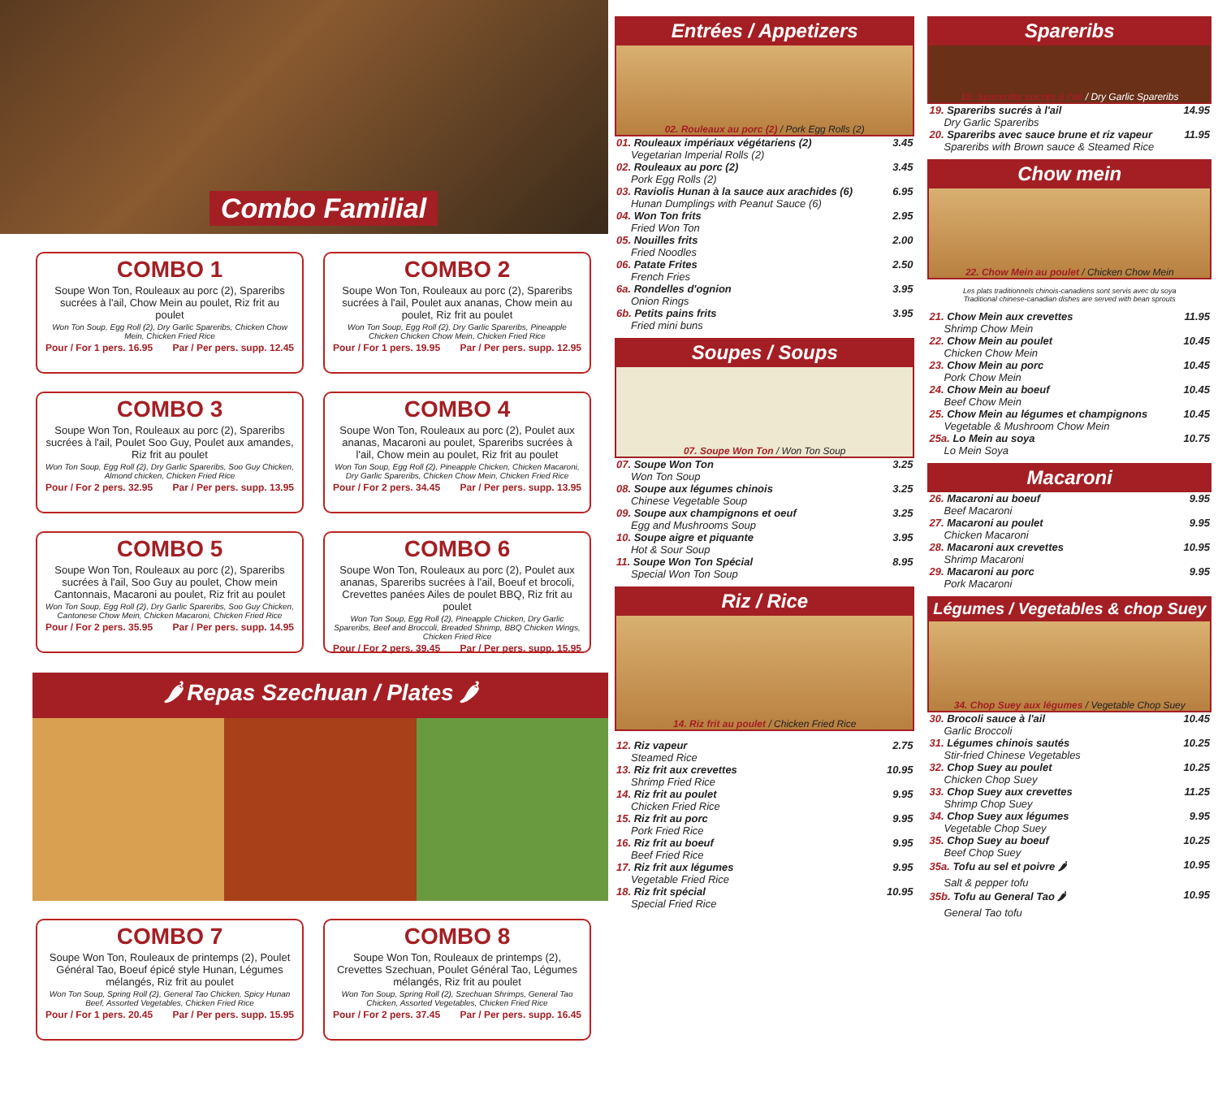Combo Familial
COMBO 1
Soupe Won Ton, Rouleaux au porc (2), Spareribs sucrées à l'ail, Chow Mein au poulet, Riz frit au poulet
Won Ton Soup, Egg Roll (2), Dry Garlic Spareribs, Chicken Chow Mein, Chicken Fried Rice
Pour / For 1 pers. 16.95 Par / Per pers. supp. 12.45
COMBO 2
Soupe Won Ton, Rouleaux au porc (2), Spareribs sucrées à l'ail, Poulet aux ananas, Chow mein au poulet, Riz frit au poulet
Won Ton Soup, Egg Roll (2), Dry Garlic Spareribs, Pineapple Chicken Chicken Chow Mein, Chicken Fried Rice
Pour / For 1 pers. 19.95 Par / Per pers. supp. 12.95
COMBO 3
Soupe Won Ton, Rouleaux au porc (2), Spareribs sucrées à l'ail, Poulet Soo Guy, Poulet aux amandes, Riz frit au poulet
Won Ton Soup, Egg Roll (2), Dry Garlic Spareribs, Soo Guy Chicken, Almond chicken, Chicken Fried Rice
Pour / For 2 pers. 32.95 Par / Per pers. supp. 13.95
COMBO 4
Soupe Won Ton, Rouleaux au porc (2), Poulet aux ananas, Macaroni au poulet, Spareribs sucrées à l'ail, Chow mein au poulet, Riz frit au poulet
Won Ton Soup, Egg Roll (2), Pineapple Chicken, Chicken Macaroni, Dry Garlic Spareribs, Chicken Chow Mein, Chicken Fried Rice
Pour / For 2 pers. 34.45 Par / Per pers. supp. 13.95
COMBO 5
Soupe Won Ton, Rouleaux au porc (2), Spareribs sucrées à l'ail, Soo Guy au poulet, Chow mein Cantonnais, Macaroni au poulet, Riz frit au poulet
Won Ton Soup, Egg Roll (2), Dry Garlic Spareribs, Soo Guy Chicken, Cantonese Chow Mein, Chicken Macaroni, Chicken Fried Rice
Pour / For 2 pers. 35.95 Par / Per pers. supp. 14.95
COMBO 6
Soupe Won Ton, Rouleaux au porc (2), Poulet aux ananas, Spareribs sucrées à l'ail, Boeuf et brocoli, Crevettes panées Ailes de poulet BBQ, Riz frit au poulet
Won Ton Soup, Egg Roll (2), Pineapple Chicken, Dry Garlic Spareribs, Beef and Broccoli, Breaded Shrimp, BBQ Chicken Wings, Chicken Fried Rice
Pour / For 2 pers. 39.45 Par / Per pers. supp. 15.95
🌶 Repas Szechuan / Plates 🌶
COMBO 7
Soupe Won Ton, Rouleaux de printemps (2), Poulet Général Tao, Boeuf épicé style Hunan, Légumes mélangés, Riz frit au poulet
Won Ton Soup, Spring Roll (2), General Tao Chicken, Spicy Hunan Beef, Assorted Vegetables, Chicken Fried Rice
Pour / For 1 pers. 20.45 Par / Per pers. supp. 15.95
COMBO 8
Soupe Won Ton, Rouleaux de printemps (2), Crevettes Szechuan, Poulet Général Tao, Légumes mélangés, Riz frit au poulet
Won Ton Soup, Spring Roll (2), Szechuan Shrimps, General Tao Chicken, Assorted Vegetables, Chicken Fried Rice
Pour / For 2 pers. 37.45 Par / Per pers. supp. 16.45
Entrées / Appetizers
02. Rouleaux au porc (2) / Pork Egg Rolls (2)
| 01. Rouleaux impériaux végétariens (2) | 3.45 |
| Vegetarian Imperial Rolls (2) | |
| 02. Rouleaux au porc (2) | 3.45 |
| Pork Egg Rolls (2) | |
| 03. Raviolis Hunan à la sauce aux arachides (6) | 6.95 |
| Hunan Dumplings with Peanut Sauce (6) | |
| 04. Won Ton frits | 2.95 |
| Fried Won Ton | |
| 05. Nouilles frits | 2.00 |
| Fried Noodles | |
| 06. Patate Frites | 2.50 |
| French Fries | |
| 6a. Rondelles d'ognion | 3.95 |
| Onion Rings | |
| 6b. Petits pains frits | 3.95 |
| Fried mini buns | |
Soupes / Soups
07. Soupe Won Ton / Won Ton Soup
| 07. Soupe Won Ton | 3.25 |
| Won Ton Soup | |
| 08. Soupe aux légumes chinois | 3.25 |
| Chinese Vegetable Soup | |
| 09. Soupe aux champignons et oeuf | 3.25 |
| Egg and Mushrooms Soup | |
| 10. Soupe aigre et piquante | 3.95 |
| Hot & Sour Soup | |
| 11. Soupe Won Ton Spécial | 8.95 |
| Special Won Ton Soup | |
Riz / Rice
14. Riz frit au poulet / Chicken Fried Rice
| 12. Riz vapeur | 2.75 |
| Steamed Rice | |
| 13. Riz frit aux crevettes | 10.95 |
| Shrimp Fried Rice | |
| 14. Riz frit au poulet | 9.95 |
| Chicken Fried Rice | |
| 15. Riz frit au porc | 9.95 |
| Pork Fried Rice | |
| 16. Riz frit au boeuf | 9.95 |
| Beef Fried Rice | |
| 17. Riz frit aux légumes | 9.95 |
| Vegetable Fried Rice | |
| 18. Riz frit spécial | 10.95 |
| Special Fried Rice | |
Spareribs
19. Spareribs sucrés à l'ail / Dry Garlic Spareribs
| 19. Spareribs sucrés à l'ail | 14.95 |
| Dry Garlic Spareribs | |
| 20. Spareribs avec sauce brune et riz vapeur | 11.95 |
| Spareribs with Brown sauce & Steamed Rice | |
Chow mein
22. Chow Mein au poulet / Chicken Chow Mein
Les plats traditionnels chinois-canadiens sont servis avec du soya
Traditional chinese-canadian dishes are served with bean sprouts
| 21. Chow Mein aux crevettes | 11.95 |
| Shrimp Chow Mein | |
| 22. Chow Mein au poulet | 10.45 |
| Chicken Chow Mein | |
| 23. Chow Mein au porc | 10.45 |
| Pork Chow Mein | |
| 24. Chow Mein au boeuf | 10.45 |
| Beef Chow Mein | |
| 25. Chow Mein au légumes et champignons | 10.45 |
| Vegetable & Mushroom Chow Mein | |
| 25a. Lo Mein au soya | 10.75 |
| Lo Mein Soya | |
Macaroni
| 26. Macaroni au boeuf | 9.95 |
| Beef Macaroni | |
| 27. Macaroni au poulet | 9.95 |
| Chicken Macaroni | |
| 28. Macaroni aux crevettes | 10.95 |
| Shrimp Macaroni | |
| 29. Macaroni au porc | 9.95 |
| Pork Macaroni | |
Légumes / Vegetables & chop Suey
34. Chop Suey aux légumes / Vegetable Chop Suey
| 30. Brocoli sauce à l'ail | 10.45 |
| Garlic Broccoli | |
| 31. Légumes chinois sautés | 10.25 |
| Stir-fried Chinese Vegetables | |
| 32. Chop Suey au poulet | 10.25 |
| Chicken Chop Suey | |
| 33. Chop Suey aux crevettes | 11.25 |
| Shrimp Chop Suey | |
| 34. Chop Suey aux légumes | 9.95 |
| Vegetable Chop Suey | |
| 35. Chop Suey au boeuf | 10.25 |
| Beef Chop Suey | |
| 35a. Tofu au sel et poivre 🌶 | 10.95 |
| Salt & pepper tofu | |
| 35b. Tofu au General Tao 🌶 | 10.95 |
| General Tao tofu | |